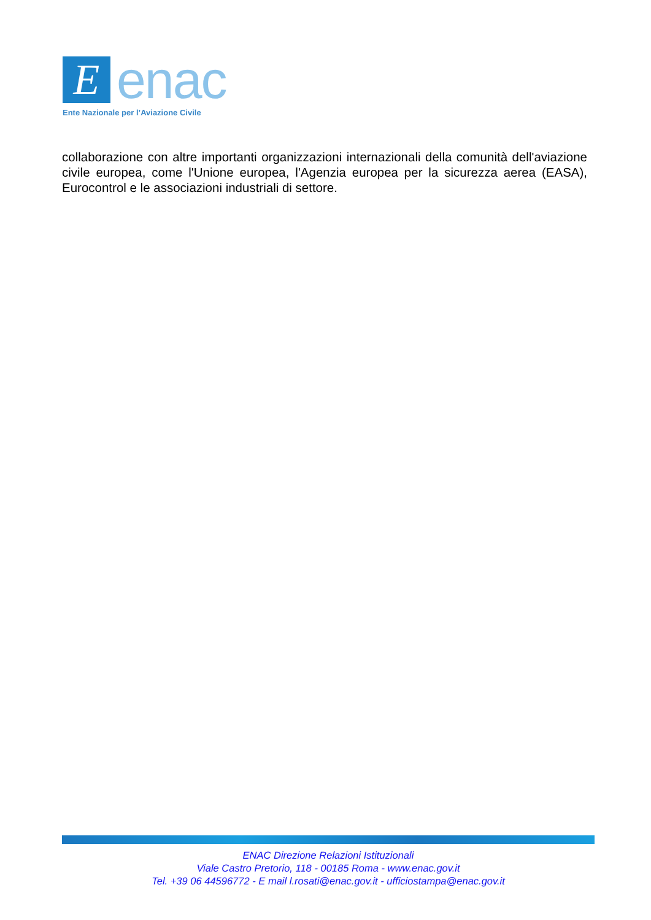E
enac
Ente Nazionale per l’Aviazione Civile
collaborazione con altre importanti organizzazioni internazionali della comunità dell'aviazione civile europea, come l'Unione europea, l'Agenzia europea per la sicurezza aerea (EASA), Eurocontrol e le associazioni industriali di settore.
ENAC Direzione Relazioni Istituzionali
Viale Castro Pretorio, 118 - 00185 Roma - www.enac.gov.it
Tel. +39 06 44596772 - E mail l.rosati@enac.gov.it - ufficiostampa@enac.gov.it